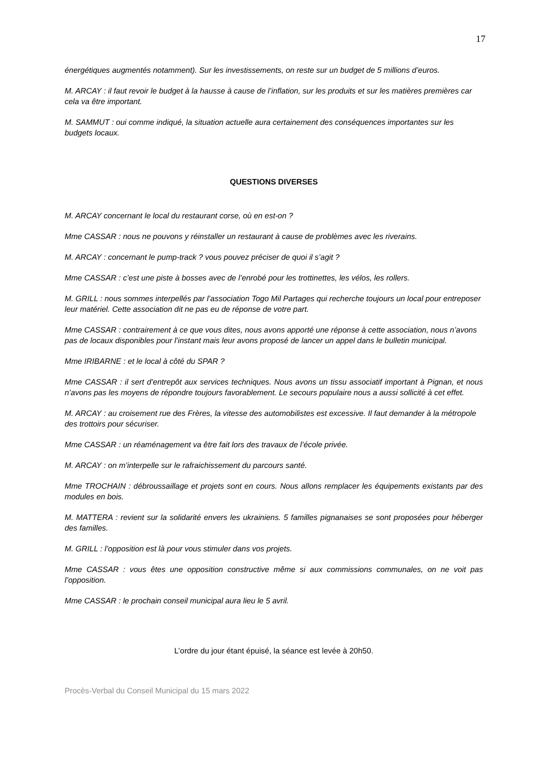17
énergétiques augmentés notamment). Sur les investissements, on reste sur un budget de 5 millions d’euros.
M. ARCAY : il faut revoir le budget à la hausse à cause de l’inflation, sur les produits et sur les matières premières car cela va être important.
M. SAMMUT : oui comme indiqué, la situation actuelle aura certainement des conséquences importantes sur les budgets locaux.
QUESTIONS DIVERSES
M. ARCAY concernant le local du restaurant corse, où en est-on ?
Mme CASSAR : nous ne pouvons y réinstaller un restaurant à cause de problèmes avec les riverains.
M. ARCAY : concernant le pump-track ? vous pouvez préciser de quoi il s’agit ?
Mme CASSAR : c’est une piste à bosses avec de l’enrobé pour les trottinettes, les vélos, les rollers.
M. GRILL : nous sommes interpellés par l’association Togo Mil Partages qui recherche toujours un local pour entreposer leur matériel. Cette association dit ne pas eu de réponse de votre part.
Mme CASSAR : contrairement à ce que vous dites, nous avons apporté une réponse à cette association, nous n’avons pas de locaux disponibles pour l’instant mais leur avons proposé de lancer un appel dans le bulletin municipal.
Mme IRIBARNE : et le local à côté du SPAR ?
Mme CASSAR : il sert d’entrepôt aux services techniques. Nous avons un tissu associatif important à Pignan, et nous n’avons pas les moyens de répondre toujours favorablement. Le secours populaire nous a aussi sollicité à cet effet.
M. ARCAY : au croisement rue des Frères, la vitesse des automobilistes est excessive. Il faut demander à la métropole des trottoirs pour sécuriser.
Mme CASSAR : un réaménagement va être fait lors des travaux de l’école privée.
M. ARCAY : on m’interpelle sur le rafraichissement du parcours santé.
Mme TROCHAIN : débroussaillage et projets sont en cours. Nous allons remplacer les équipements existants par des modules en bois.
M. MATTERA : revient sur la solidarité envers les ukrainiens. 5 familles pignanaises se sont proposées pour héberger des familles.
M. GRILL : l’opposition est là pour vous stimuler dans vos projets.
Mme CASSAR : vous êtes une opposition constructive même si aux commissions communales, on ne voit pas l’opposition.
Mme CASSAR : le prochain conseil municipal aura lieu le 5 avril.
L’ordre du jour étant épuisé, la séance est levée à 20h50.
Procès-Verbal du Conseil Municipal du 15 mars 2022